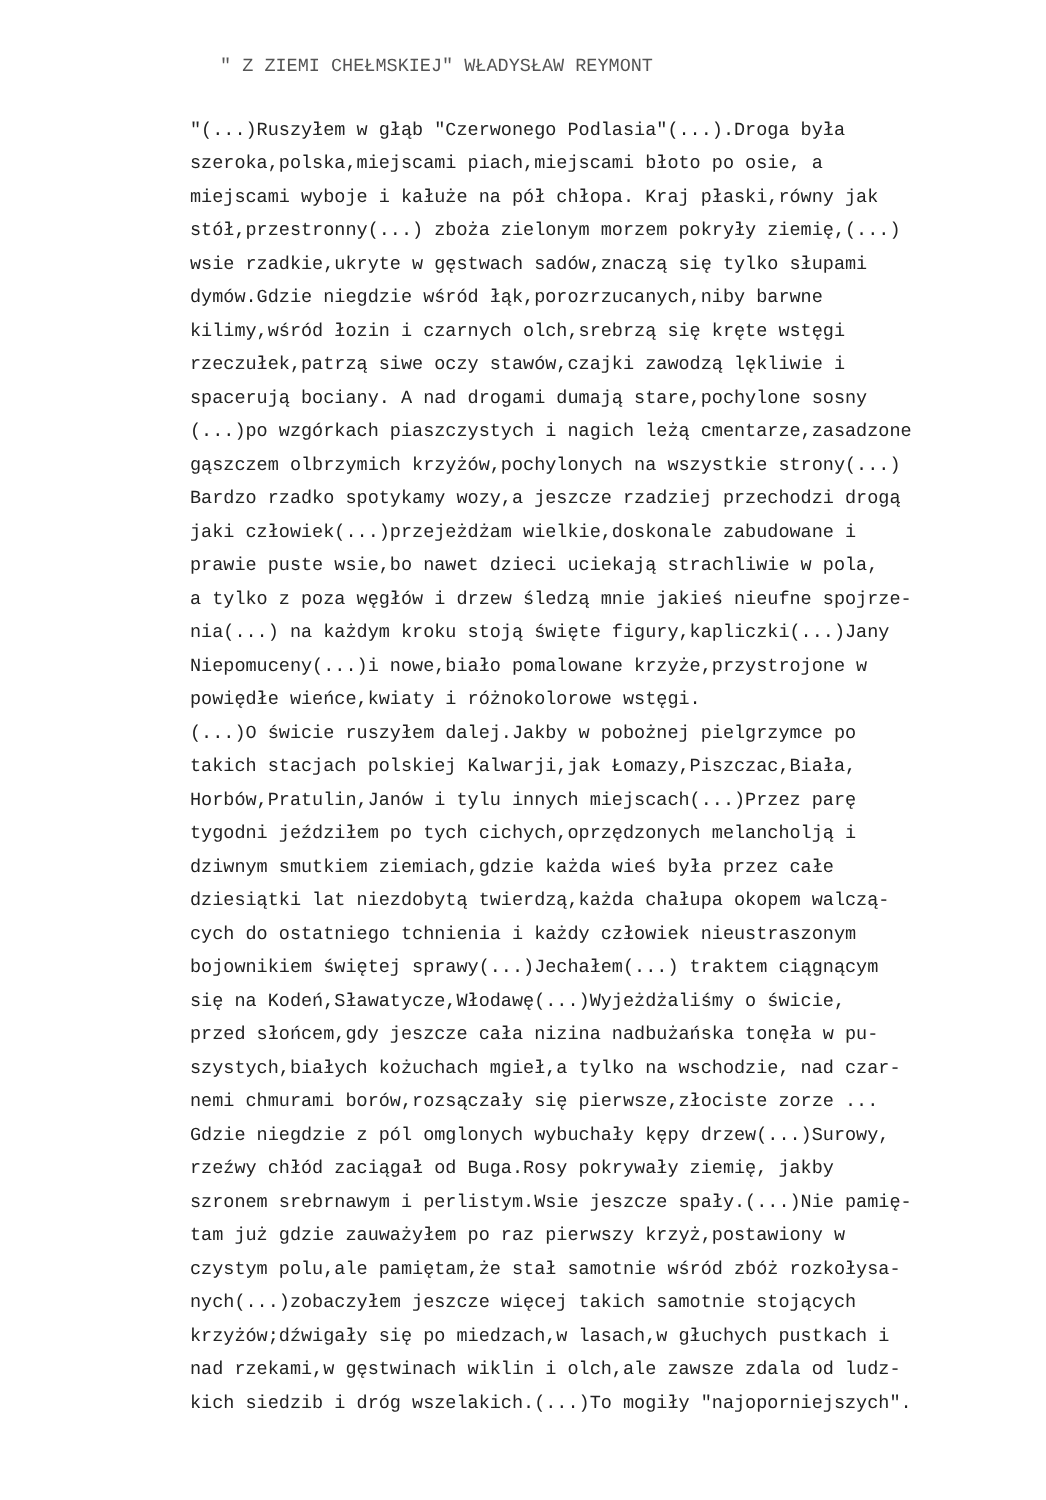" Z ZIEMI CHEŁMSKIEJ" WŁADYSŁAW REYMONT
"(...)Ruszyłem w głąb "Czerwonego Podlasia"(...).Droga była szeroka,polska,miejscami piach,miejscami błoto po osie, a miejscami wyboje i kałuże na pół chłopa. Kraj płaski,równy jak stół,przestronny(...) zboża zielonym morzem pokryły ziemię,(...) wsie rzadkie,ukryte w gęstwach sadów,znaczą się tylko słupami dymów.Gdzie niegdzie wśród łąk,porozrzucanych,niby barwne kilimy,wśród łozin i czarnych olch,srebrzą się kręte wstęgi rzeczułek,patrzą siwe oczy stawów,czajki zawodzą lękliwie i spacerują bociany. A nad drogami dumają stare,pochylone sosny (...)po wzgórkach piaszczystych i nagich leżą cmentarze,zasadzone gąszczem olbrzymich krzyżów,pochylonych na wszystkie strony(...) Bardzo rzadko spotykamy wozy,a jeszcze rzadziej przechodzi drogą jaki człowiek(...)przejeżdżam wielkie,doskonale zabudowane i prawie puste wsie,bo nawet dzieci uciekają strachliwie w pola, a tylko z poza węgłów i drzew śledzą mnie jakieś nieufne spojrze- nia(...) na każdym kroku stoją święte figury,kapliczki(...)Jany Niepomuceny(...)i nowe,biało pomalowane krzyże,przystrojone w powiędłe wieńce,kwiaty i różnokolorowe wstęgi. (...)O świcie ruszyłem dalej.Jakby w pobożnej pielgrzymce po takich stacjach polskiej Kalwarji,jak Łomazy,Piszczac,Biała, Horbów,Pratulin,Janów i tylu innych miejscach(...)Przez parę tygodni jeździłem po tych cichych,oprzędzonych melancholją i dziwnym smutkiem ziemiach,gdzie każda wieś była przez całe dziesiątki lat niezdobytą twierdzą,każda chałupa okopem walczą- cych do ostatniego tchnienia i każdy człowiek nieustraszonym bojownikiem świętej sprawy(...)Jechałem(...) traktem ciągnącym się na Kodeń,Sławatycze,Włodawę(...)Wyjeżdżaliśmy o świcie, przed słońcem,gdy jeszcze cała nizina nadbużańska tonęła w pu- szystych,białych kożuchach mgieł,a tylko na wschodzie, nad czar- nemi chmurami borów,rozsączały się pierwsze,złociste zorze ... Gdzie niegdzie z pól omglonych wybuchały kępy drzew(...)Surowy, rzeźwy chłód zaciągał od Buga.Rosy pokrywały ziemię, jakby szronem srebrnawym i perlistym.Wsie jeszcze spały.(...)Nie pamię- tam już gdzie zauważyłem po raz pierwszy krzyż,postawiony w czystym polu,ale pamiętam,że stał samotnie wśród zbóż rozkołysa- nych(...)zobaczyłem jeszcze więcej takich samotnie stojących krzyżów;dźwigały się po miedzach,w lasach,w głuchych pustkach i nad rzekami,w gęstwinach wiklin i olch,ale zawsze zdala od ludz- kich siedzib i dróg wszelakich.(...)To mogiły "najoporniejszych".